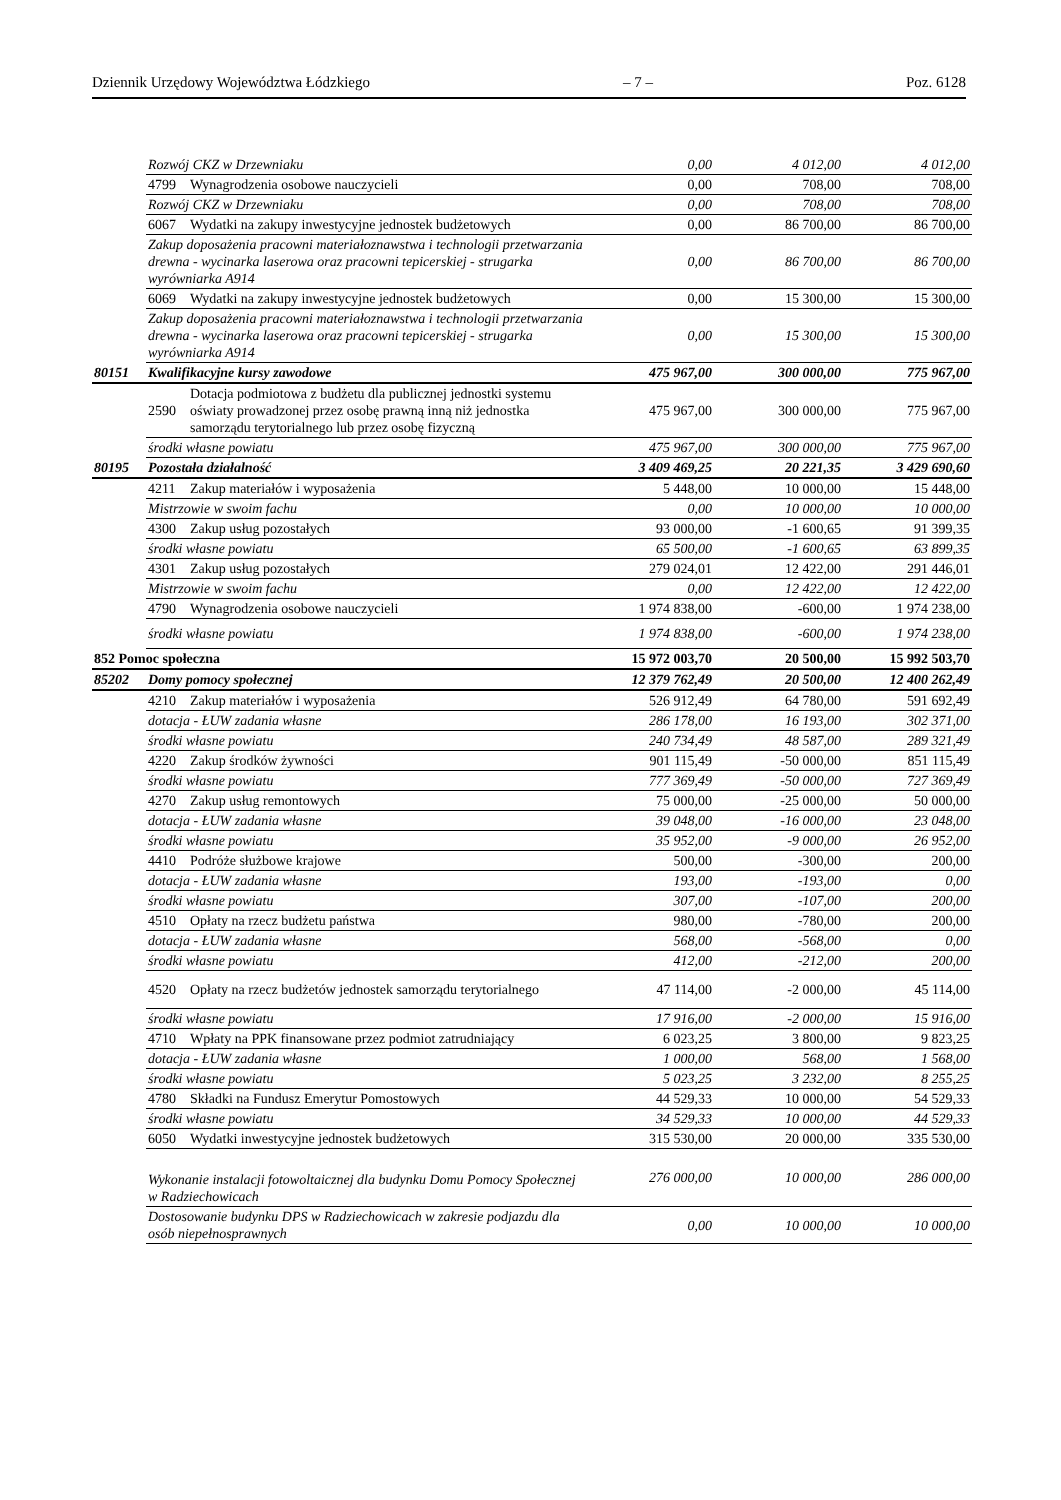Dziennik Urzędowy Województwa Łódzkiego – 7 – Poz. 6128
| | Rozwój CKZ w Drzewniaku | | 0,00 | 4 012,00 | 4 012,00 |
| | 4799 | Wynagrodzenia osobowe nauczycieli | 0,00 | 708,00 | 708,00 |
| | Rozwój CKZ w Drzewniaku | | 0,00 | 708,00 | 708,00 |
| | 6067 | Wydatki na zakupy inwestycyjne jednostek budżetowych | 0,00 | 86 700,00 | 86 700,00 |
| | Zakup doposażenia pracowni materiałoznawstwa i technologii przetwarzania drewna - wycinarka laserowa oraz pracowni tepicerskiej - strugarka wyrówniarka A914 | | 0,00 | 86 700,00 | 86 700,00 |
| | 6069 | Wydatki na zakupy inwestycyjne jednostek budżetowych | 0,00 | 15 300,00 | 15 300,00 |
| | Zakup doposażenia pracowni materiałoznawstwa i technologii przetwarzania drewna - wycinarka laserowa oraz pracowni tepicerskiej - strugarka wyrówniarka A914 | | 0,00 | 15 300,00 | 15 300,00 |
| 80151 | Kwalifikacyjne kursy zawodowe | | 475 967,00 | 300 000,00 | 775 967,00 |
| | 2590 | Dotacja podmiotowa z budżetu dla publicznej jednostki systemu oświaty prowadzonej przez osobę prawną inną niż jednostka samorządu terytorialnego lub przez osobę fizyczną | 475 967,00 | 300 000,00 | 775 967,00 |
| | środki własne powiatu | | 475 967,00 | 300 000,00 | 775 967,00 |
| 80195 | Pozostała działalność | | 3 409 469,25 | 20 221,35 | 3 429 690,60 |
| | 4211 | Zakup materiałów i wyposażenia | 5 448,00 | 10 000,00 | 15 448,00 |
| | Mistrzowie w swoim fachu | | 0,00 | 10 000,00 | 10 000,00 |
| | 4300 | Zakup usług pozostałych | 93 000,00 | -1 600,65 | 91 399,35 |
| | środki własne powiatu | | 65 500,00 | -1 600,65 | 63 899,35 |
| | 4301 | Zakup usług pozostałych | 279 024,01 | 12 422,00 | 291 446,01 |
| | Mistrzowie w swoim fachu | | 0,00 | 12 422,00 | 12 422,00 |
| | 4790 | Wynagrodzenia osobowe nauczycieli | 1 974 838,00 | -600,00 | 1 974 238,00 |
| | środki własne powiatu | | 1 974 838,00 | -600,00 | 1 974 238,00 |
| 852 Pomoc społeczna | | | 15 972 003,70 | 20 500,00 | 15 992 503,70 |
| 85202 | Domy pomocy społecznej | | 12 379 762,49 | 20 500,00 | 12 400 262,49 |
| | 4210 | Zakup materiałów i wyposażenia | 526 912,49 | 64 780,00 | 591 692,49 |
| | dotacja - ŁUW zadania własne | | 286 178,00 | 16 193,00 | 302 371,00 |
| | środki własne powiatu | | 240 734,49 | 48 587,00 | 289 321,49 |
| | 4220 | Zakup środków żywności | 901 115,49 | -50 000,00 | 851 115,49 |
| | środki własne powiatu | | 777 369,49 | -50 000,00 | 727 369,49 |
| | 4270 | Zakup usług remontowych | 75 000,00 | -25 000,00 | 50 000,00 |
| | dotacja - ŁUW zadania własne | | 39 048,00 | -16 000,00 | 23 048,00 |
| | środki własne powiatu | | 35 952,00 | -9 000,00 | 26 952,00 |
| | 4410 | Podróże służbowe krajowe | 500,00 | -300,00 | 200,00 |
| | dotacja - ŁUW zadania własne | | 193,00 | -193,00 | 0,00 |
| | środki własne powiatu | | 307,00 | -107,00 | 200,00 |
| | 4510 | Opłaty na rzecz budżetu państwa | 980,00 | -780,00 | 200,00 |
| | dotacja - ŁUW zadania własne | | 568,00 | -568,00 | 0,00 |
| | środki własne powiatu | | 412,00 | -212,00 | 200,00 |
| | 4520 | Opłaty na rzecz budżetów jednostek samorządu terytorialnego | 47 114,00 | -2 000,00 | 45 114,00 |
| | środki własne powiatu | | 17 916,00 | -2 000,00 | 15 916,00 |
| | 4710 | Wpłaty na PPK finansowane przez podmiot zatrudniający | 6 023,25 | 3 800,00 | 9 823,25 |
| | dotacja - ŁUW zadania własne | | 1 000,00 | 568,00 | 1 568,00 |
| | środki własne powiatu | | 5 023,25 | 3 232,00 | 8 255,25 |
| | 4780 | Składki na Fundusz Emerytur Pomostowych | 44 529,33 | 10 000,00 | 54 529,33 |
| | środki własne powiatu | | 34 529,33 | 10 000,00 | 44 529,33 |
| | 6050 | Wydatki inwestycyjne jednostek budżetowych | 315 530,00 | 20 000,00 | 335 530,00 |
| | Wykonanie instalacji fotowoltaicznej dla budynku Domu Pomocy Społecznej w Radziechowicach | | 276 000,00 | 10 000,00 | 286 000,00 |
| | Dostosowanie budynku DPS w Radziechowicach w zakresie podjazdu dla osób niepełnosprawnych | | 0,00 | 10 000,00 | 10 000,00 |